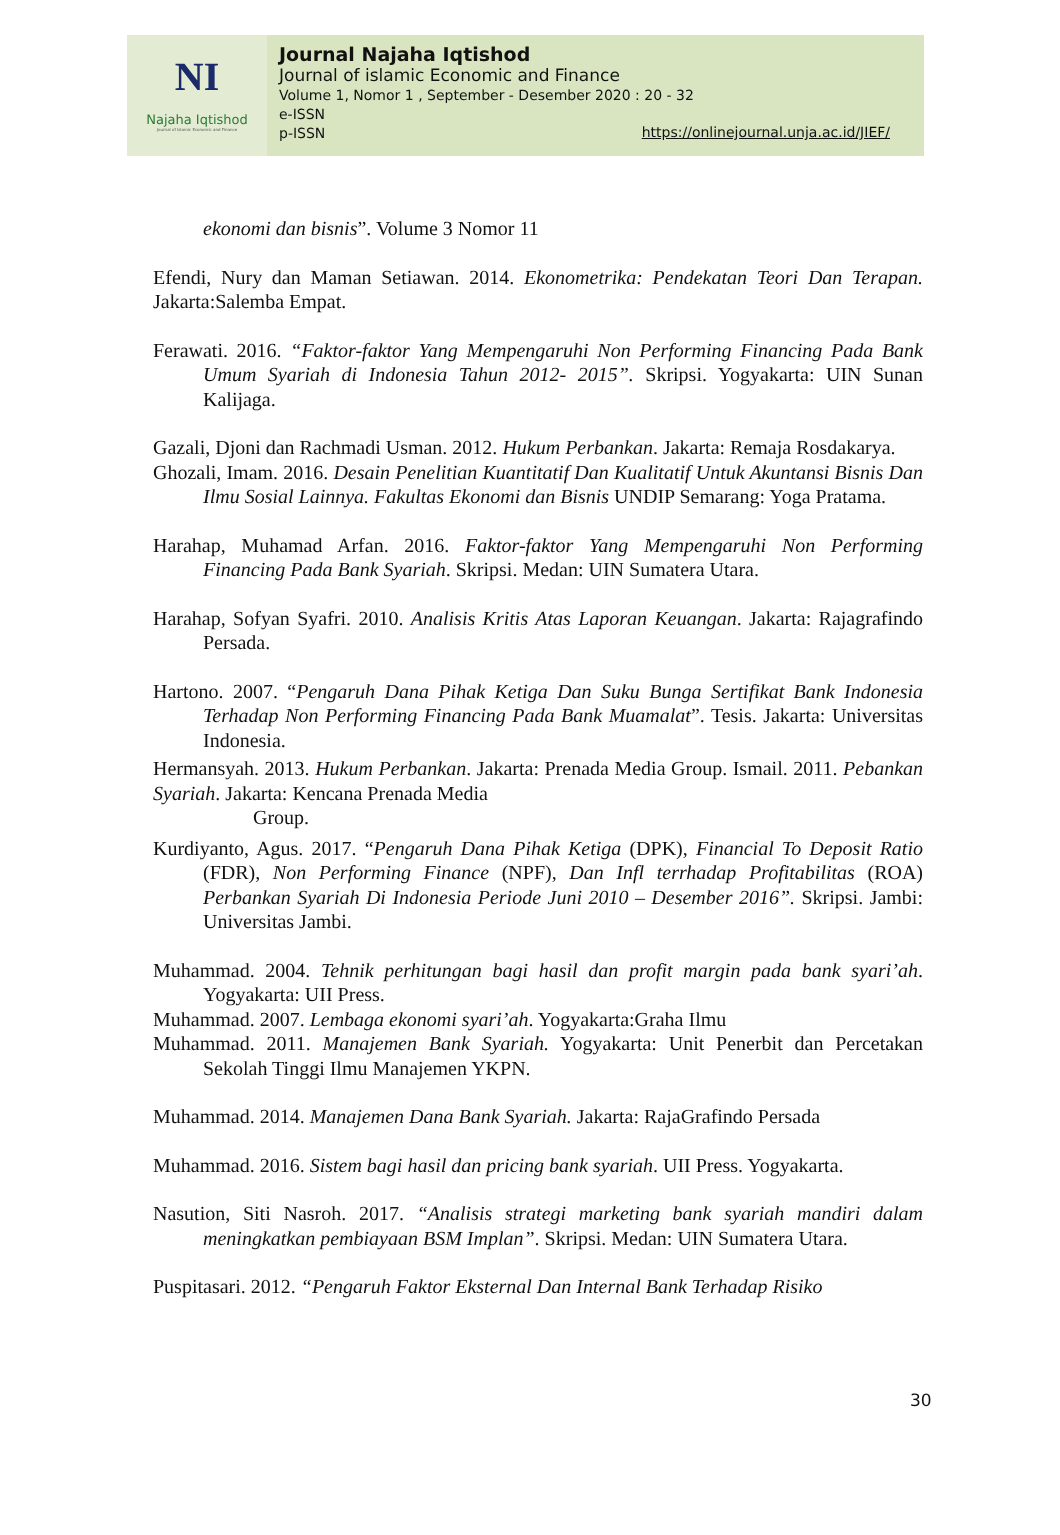NI
Najaha Iqtishod
Journal of Islamic Economic and Finance
Journal Najaha Iqtishod
Journal of islamic Economic and Finance
Volume 1, Nomor 1 , September - Desember 2020 : 20 - 32
e-ISSN
p-ISSN
https://onlinejournal.unja.ac.id/JIEF/
ekonomi dan bisnis”. Volume 3 Nomor 11
Efendi, Nury dan Maman Setiawan. 2014. Ekonometrika: Pendekatan Teori Dan Terapan. Jakarta:Salemba Empat.
Ferawati. 2016. “Faktor-faktor Yang Mempengaruhi Non Performing Financing Pada Bank Umum Syariah di Indonesia Tahun 2012- 2015”. Skripsi. Yogyakarta: UIN Sunan Kalijaga.
Gazali, Djoni dan Rachmadi Usman. 2012. Hukum Perbankan. Jakarta: Remaja Rosdakarya.
Ghozali, Imam. 2016. Desain Penelitian Kuantitatif Dan Kualitatif Untuk Akuntansi Bisnis Dan Ilmu Sosial Lainnya. Fakultas Ekonomi dan Bisnis UNDIP Semarang: Yoga Pratama.
Harahap, Muhamad Arfan. 2016. Faktor-faktor Yang Mempengaruhi Non Performing Financing Pada Bank Syariah. Skripsi. Medan: UIN Sumatera Utara.
Harahap, Sofyan Syafri. 2010. Analisis Kritis Atas Laporan Keuangan. Jakarta: Rajagrafindo Persada.
Hartono. 2007. “Pengaruh Dana Pihak Ketiga Dan Suku Bunga Sertifikat Bank Indonesia Terhadap Non Performing Financing Pada Bank Muamalat”. Tesis. Jakarta: Universitas Indonesia.
Hermansyah. 2013. Hukum Perbankan. Jakarta: Prenada Media Group. Ismail. 2011. Pebankan Syariah. Jakarta: Kencana Prenada Media
Group.
Kurdiyanto, Agus. 2017. “Pengaruh Dana Pihak Ketiga (DPK), Financial To Deposit Ratio (FDR), Non Performing Finance (NPF), Dan Infl terrhadap Profitabilitas (ROA) Perbankan Syariah Di Indonesia Periode Juni 2010 – Desember 2016”. Skripsi. Jambi: Universitas Jambi.
Muhammad. 2004. Tehnik perhitungan bagi hasil dan profit margin pada bank syari’ah. Yogyakarta: UII Press.
Muhammad. 2007. Lembaga ekonomi syari’ah. Yogyakarta:Graha Ilmu
Muhammad. 2011. Manajemen Bank Syariah. Yogyakarta: Unit Penerbit dan Percetakan Sekolah Tinggi Ilmu Manajemen YKPN.
Muhammad. 2014. Manajemen Dana Bank Syariah. Jakarta: RajaGrafindo Persada
Muhammad. 2016. Sistem bagi hasil dan pricing bank syariah. UII Press. Yogyakarta.
Nasution, Siti Nasroh. 2017. “Analisis strategi marketing bank syariah mandiri dalam meningkatkan pembiayaan BSM Implan”. Skripsi. Medan: UIN Sumatera Utara.
Puspitasari. 2012. “Pengaruh Faktor Eksternal Dan Internal Bank Terhadap Risiko
30